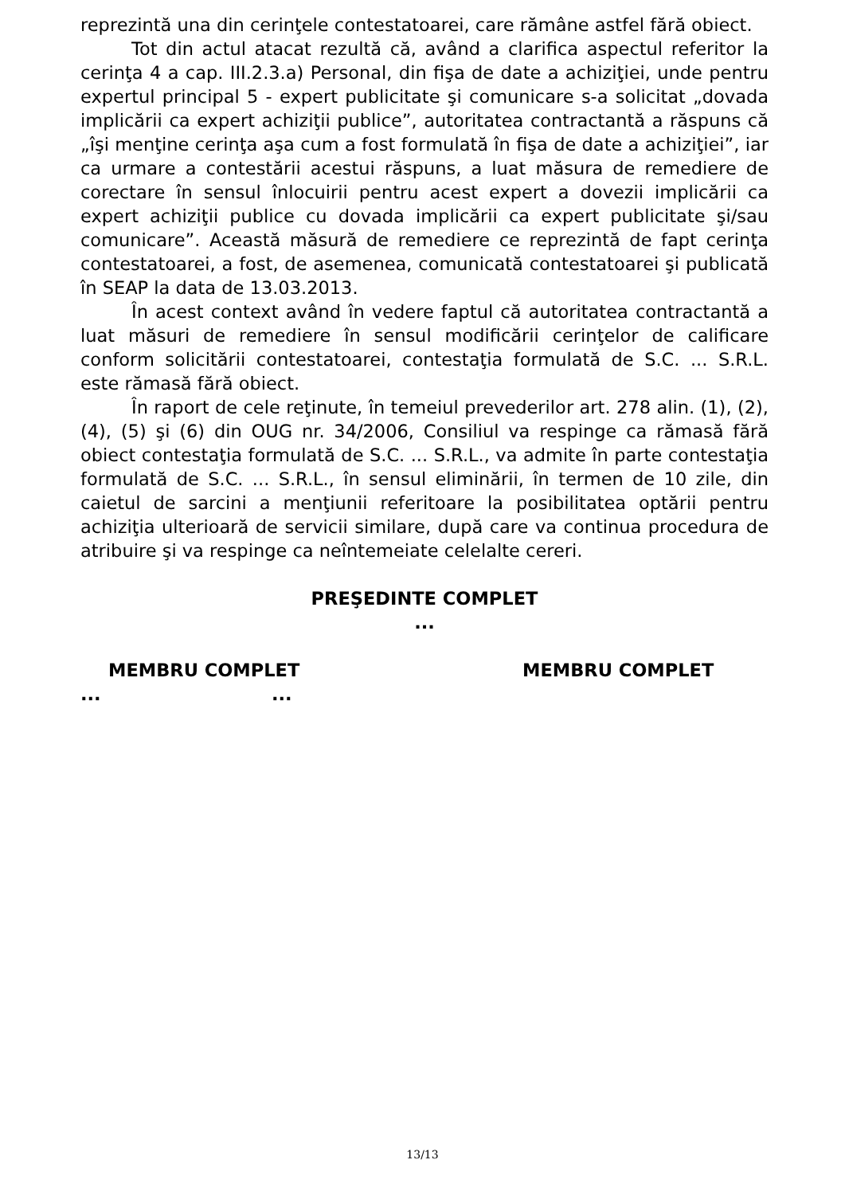reprezintă una din cerinţele contestatoarei, care rămâne astfel fără obiect.
Tot din actul atacat rezultă că, având a clarifica aspectul referitor la cerinţa 4 a cap. III.2.3.a) Personal, din fişa de date a achiziţiei, unde pentru expertul principal 5 - expert publicitate şi comunicare s-a solicitat „dovada implicării ca expert achiziţii publice”, autoritatea contractantă a răspuns că „îşi menţine cerinţa aşa cum a fost formulată în fişa de date a achiziţiei”, iar ca urmare a contestării acestui răspuns, a luat măsura de remediere de corectare în sensul înlocuirii pentru acest expert a dovezii implicării ca expert achiziţii publice cu dovada implicării ca expert publicitate şi/sau comunicare”. Această măsură de remediere ce reprezintă de fapt cerinţa contestatoarei, a fost, de asemenea, comunicată contestatoarei şi publicată în SEAP la data de 13.03.2013.
În acest context având în vedere faptul că autoritatea contractantă a luat măsuri de remediere în sensul modificării cerinţelor de calificare conform solicitării contestatoarei, contestaţia formulată de S.C. ... S.R.L. este rămasă fără obiect.
În raport de cele reţinute, în temeiul prevederilor art. 278 alin. (1), (2), (4), (5) şi (6) din OUG nr. 34/2006, Consiliul va respinge ca rămasă fără obiect contestaţia formulată de S.C. ... S.R.L., va admite în parte contestaţia formulată de S.C. ... S.R.L., în sensul eliminării, în termen de 10 zile, din caietul de sarcini a menţiunii referitoare la posibilitatea optării pentru achiziţia ulterioară de servicii similare, după care va continua procedura de atribuire şi va respinge ca neîntemeiate celelalte cereri.
PREŞEDINTE COMPLET
...
MEMBRU COMPLET MEMBRU COMPLET
......
13/13